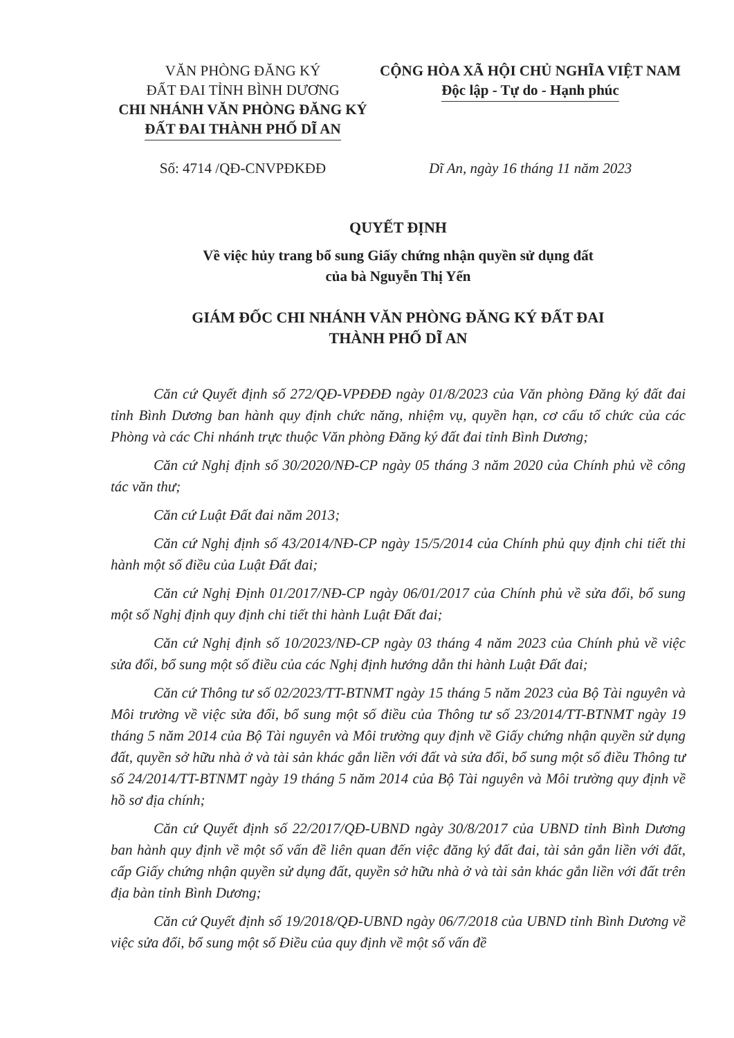VĂN PHÒNG ĐĂNG KÝ
ĐẤT ĐAI TỈNH BÌNH DƯƠNG
CHI NHÁNH VĂN PHÒNG ĐĂNG KÝ
ĐẤT ĐAI THÀNH PHỐ DĨ AN
CỘNG HÒA XÃ HỘI CHỦ NGHĨA VIỆT NAM
Độc lập - Tự do - Hạnh phúc
Số: 4714 /QĐ-CNVPĐKĐĐ Dĩ An, ngày 16 tháng 11 năm 2023
QUYẾT ĐỊNH
Về việc hủy trang bổ sung Giấy chứng nhận quyền sử dụng đất
của bà Nguyễn Thị Yến
GIÁM ĐỐC CHI NHÁNH VĂN PHÒNG ĐĂNG KÝ ĐẤT ĐAI
THÀNH PHỐ DĨ AN
Căn cứ Quyết định số 272/QĐ-VPĐĐĐ ngày 01/8/2023 của Văn phòng Đăng ký đất đai tỉnh Bình Dương ban hành quy định chức năng, nhiệm vụ, quyền hạn, cơ cấu tổ chức của các Phòng và các Chi nhánh trực thuộc Văn phòng Đăng ký đất đai tỉnh Bình Dương;
Căn cứ Nghị định số 30/2020/NĐ-CP ngày 05 tháng 3 năm 2020 của Chính phủ về công tác văn thư;
Căn cứ Luật Đất đai năm 2013;
Căn cứ Nghị định số 43/2014/NĐ-CP ngày 15/5/2014 của Chính phủ quy định chi tiết thi hành một số điều của Luật Đất đai;
Căn cứ Nghị Định 01/2017/NĐ-CP ngày 06/01/2017 của Chính phủ về sửa đổi, bổ sung một số Nghị định quy định chi tiết thi hành Luật Đất đai;
Căn cứ Nghị định số 10/2023/NĐ-CP ngày 03 tháng 4 năm 2023 của Chính phủ về việc sửa đổi, bổ sung một số điều của các Nghị định hướng dẫn thi hành Luật Đất đai;
Căn cứ Thông tư số 02/2023/TT-BTNMT ngày 15 tháng 5 năm 2023 của Bộ Tài nguyên và Môi trường về việc sửa đổi, bổ sung một số điều của Thông tư số 23/2014/TT-BTNMT ngày 19 tháng 5 năm 2014 của Bộ Tài nguyên và Môi trường quy định về Giấy chứng nhận quyền sử dụng đất, quyền sở hữu nhà ở và tài sản khác gắn liền với đất và sửa đổi, bổ sung một số điều Thông tư số 24/2014/TT-BTNMT ngày 19 tháng 5 năm 2014 của Bộ Tài nguyên và Môi trường quy định về hồ sơ địa chính;
Căn cứ Quyết định số 22/2017/QĐ-UBND ngày 30/8/2017 của UBND tỉnh Bình Dương ban hành quy định về một số vấn đề liên quan đến việc đăng ký đất đai, tài sản gắn liền với đất, cấp Giấy chứng nhận quyền sử dụng đất, quyền sở hữu nhà ở và tài sản khác gắn liền với đất trên địa bàn tỉnh Bình Dương;
Căn cứ Quyết định số 19/2018/QĐ-UBND ngày 06/7/2018 của UBND tỉnh Bình Dương về việc sửa đổi, bổ sung một số Điều của quy định về một số vấn đề